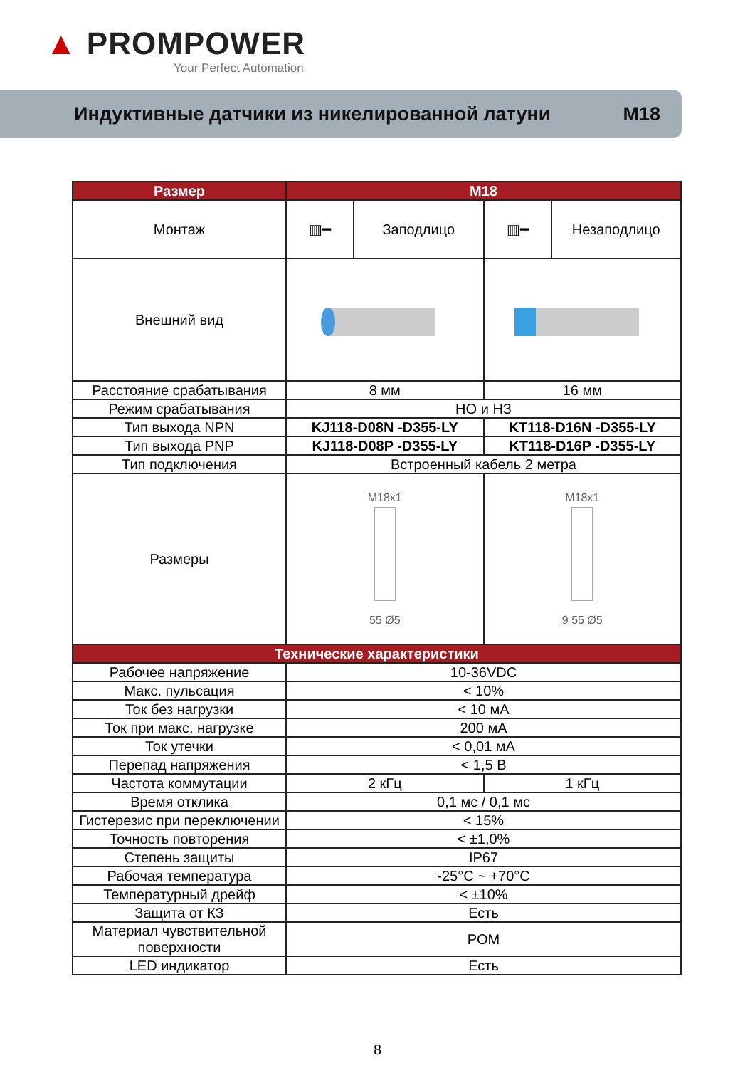▲ PROMPOWER
Your Perfect Automation
Индуктивные датчики из никелированной латуни M18
| Размер | M18 | | | |
| --- | --- | --- | --- | --- |
| Монтаж | ▥━ | Заподлицо | ▥━ | Незаподлицо |
| Внешний вид | | | | |
| Расстояние срабатывания | 8 мм | | 16 мм | |
| Режим срабатывания | НО и НЗ | | | |
| Тип выхода NPN | KJ118-D08N -D355-LY | | KT118-D16N -D355-LY | |
| Тип выхода PNP | KJ118-D08P -D355-LY | | KT118-D16P -D355-LY | |
| Тип подключения | Встроенный кабель 2 метра | | | |
| Размеры | M18x1 55 Ø5 | | M18x1 9 55 Ø5 | |
| Технические характеристики | | | | |
| Рабочее напряжение | 10-36VDC | | | |
| Макс. пульсация | < 10% | | | |
| Ток без нагрузки | < 10 мА | | | |
| Ток при макс. нагрузке | 200 мА | | | |
| Ток утечки | < 0,01 мА | | | |
| Перепад напряжения | < 1,5 В | | | |
| Частота коммутации | 2 кГц | | 1 кГц | |
| Время отклика | 0,1 мс / 0,1 мс | | | |
| Гистерезис при переключении | < 15% | | | |
| Точность повторения | < ±1,0% | | | |
| Степень защиты | IP67 | | | |
| Рабочая температура | -25°C ~ +70°C | | | |
| Температурный дрейф | < ±10% | | | |
| Защита от КЗ | Есть | | | |
| Материал чувствительной поверхности | POM | | | |
| LED индикатор | Есть | | | |
8